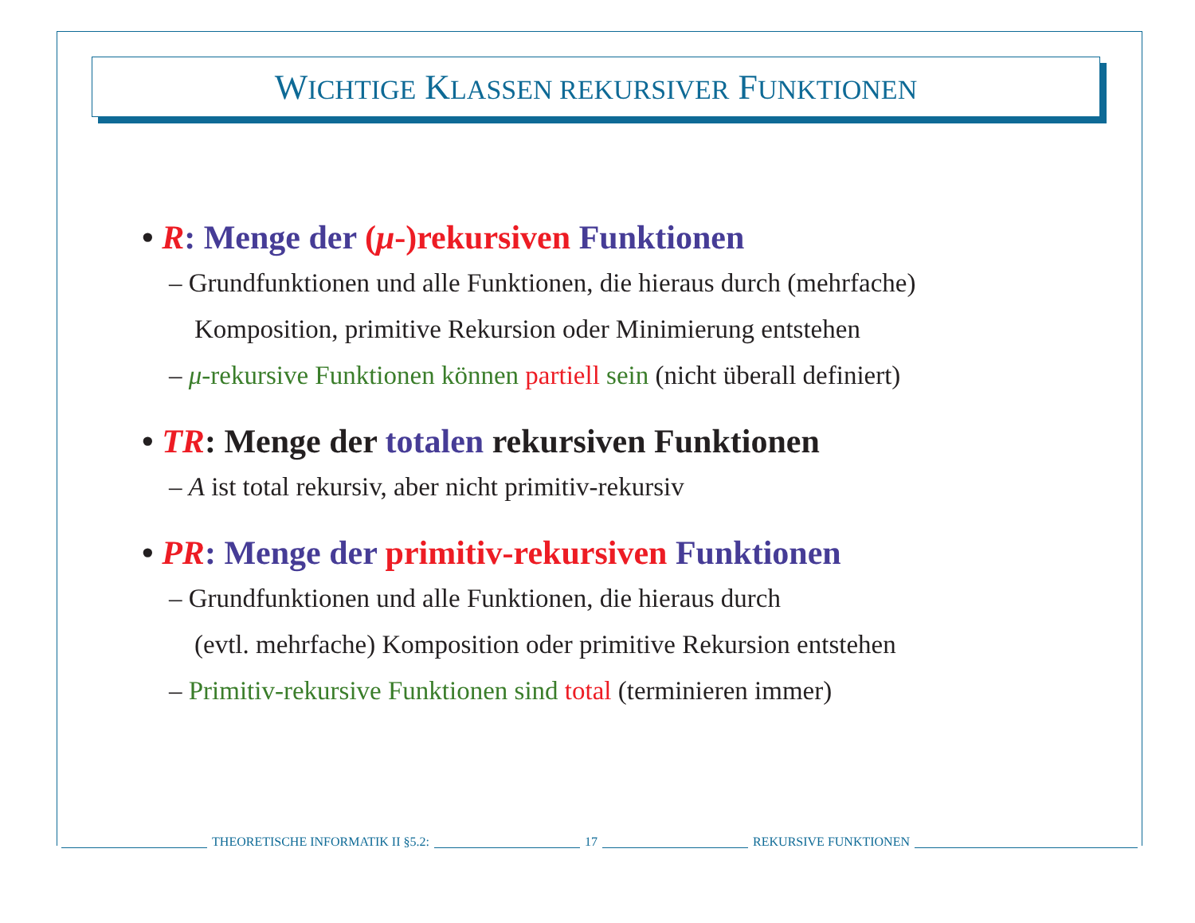WICHTIGE KLASSEN REKURSIVER FUNKTIONEN
• R: Menge der (μ-)rekursiven Funktionen
– Grundfunktionen und alle Funktionen, die hieraus durch (mehrfache)
Komposition, primitive Rekursion oder Minimierung entstehen
– μ-rekursive Funktionen können partiell sein (nicht überall definiert)
• TR: Menge der totalen rekursiven Funktionen
– A ist total rekursiv, aber nicht primitiv-rekursiv
• PR: Menge der primitiv-rekursiven Funktionen
– Grundfunktionen und alle Funktionen, die hieraus durch
(evtl. mehrfache) Komposition oder primitive Rekursion entstehen
– Primitiv-rekursive Funktionen sind total (terminieren immer)
THEORETISCHE INFORMATIK II §5.2: 17 REKURSIVE FUNKTIONEN